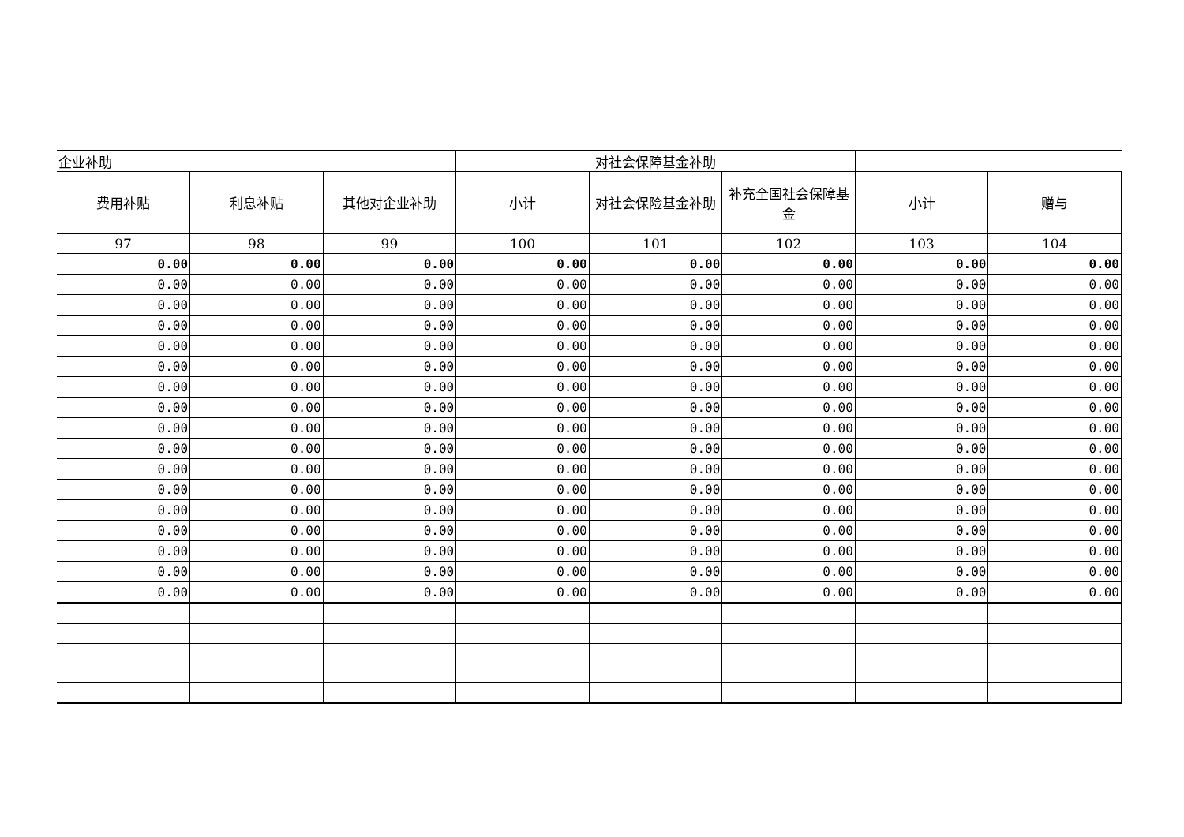| 企业补助 | | | 对社会保障基金补助 | | | | |
| 费用补贴 | 利息补贴 | 其他对企业补助 | 小计 | 对社会保险基金补助 | 补充全国社会保障基金 | 小计 | 赠与 |
| 97 | 98 | 99 | 100 | 101 | 102 | 103 | 104 |
| 0.00 | 0.00 | 0.00 | 0.00 | 0.00 | 0.00 | 0.00 | 0.00 |
| 0.00 | 0.00 | 0.00 | 0.00 | 0.00 | 0.00 | 0.00 | 0.00 |
| 0.00 | 0.00 | 0.00 | 0.00 | 0.00 | 0.00 | 0.00 | 0.00 |
| 0.00 | 0.00 | 0.00 | 0.00 | 0.00 | 0.00 | 0.00 | 0.00 |
| 0.00 | 0.00 | 0.00 | 0.00 | 0.00 | 0.00 | 0.00 | 0.00 |
| 0.00 | 0.00 | 0.00 | 0.00 | 0.00 | 0.00 | 0.00 | 0.00 |
| 0.00 | 0.00 | 0.00 | 0.00 | 0.00 | 0.00 | 0.00 | 0.00 |
| 0.00 | 0.00 | 0.00 | 0.00 | 0.00 | 0.00 | 0.00 | 0.00 |
| 0.00 | 0.00 | 0.00 | 0.00 | 0.00 | 0.00 | 0.00 | 0.00 |
| 0.00 | 0.00 | 0.00 | 0.00 | 0.00 | 0.00 | 0.00 | 0.00 |
| 0.00 | 0.00 | 0.00 | 0.00 | 0.00 | 0.00 | 0.00 | 0.00 |
| 0.00 | 0.00 | 0.00 | 0.00 | 0.00 | 0.00 | 0.00 | 0.00 |
| 0.00 | 0.00 | 0.00 | 0.00 | 0.00 | 0.00 | 0.00 | 0.00 |
| 0.00 | 0.00 | 0.00 | 0.00 | 0.00 | 0.00 | 0.00 | 0.00 |
| 0.00 | 0.00 | 0.00 | 0.00 | 0.00 | 0.00 | 0.00 | 0.00 |
| 0.00 | 0.00 | 0.00 | 0.00 | 0.00 | 0.00 | 0.00 | 0.00 |
| 0.00 | 0.00 | 0.00 | 0.00 | 0.00 | 0.00 | 0.00 | 0.00 |